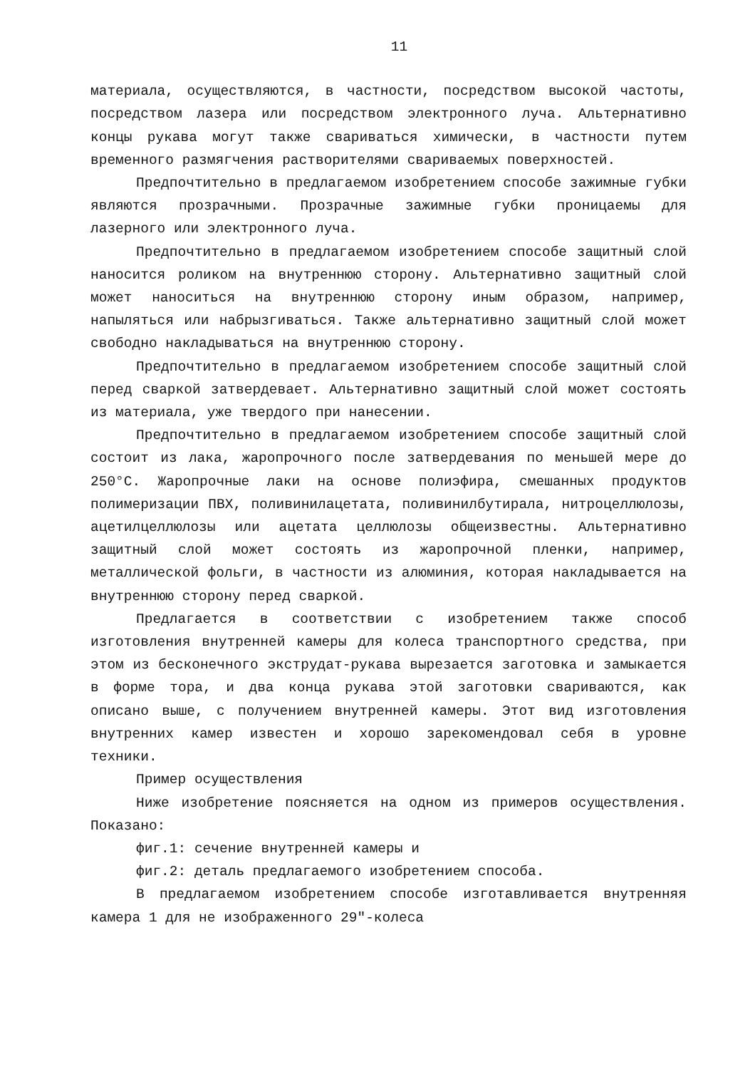11
материала, осуществляются, в частности, посредством высокой частоты, посредством лазера или посредством электронного луча. Альтернативно концы рукава могут также свариваться химически, в частности путем временного размягчения растворителями свариваемых поверхностей.
Предпочтительно в предлагаемом изобретением способе зажимные губки являются прозрачными. Прозрачные зажимные губки проницаемы для лазерного или электронного луча.
Предпочтительно в предлагаемом изобретением способе защитный слой наносится роликом на внутреннюю сторону. Альтернативно защитный слой может наноситься на внутреннюю сторону иным образом, например, напыляться или набрызгиваться. Также альтернативно защитный слой может свободно накладываться на внутреннюю сторону.
Предпочтительно в предлагаемом изобретением способе защитный слой перед сваркой затвердевает. Альтернативно защитный слой может состоять из материала, уже твердого при нанесении.
Предпочтительно в предлагаемом изобретением способе защитный слой состоит из лака, жаропрочного после затвердевания по меньшей мере до 250°C. Жаропрочные лаки на основе полиэфира, смешанных продуктов полимеризации ПВХ, поливинилацетата, поливинилбутирала, нитроцеллюлозы, ацетилцеллюлозы или ацетата целлюлозы общеизвестны. Альтернативно защитный слой может состоять из жаропрочной пленки, например, металлической фольги, в частности из алюминия, которая накладывается на внутреннюю сторону перед сваркой.
Предлагается в соответствии с изобретением также способ изготовления внутренней камеры для колеса транспортного средства, при этом из бесконечного экструдат-рукава вырезается заготовка и замыкается в форме тора, и два конца рукава этой заготовки свариваются, как описано выше, с получением внутренней камеры. Этот вид изготовления внутренних камер известен и хорошо зарекомендовал себя в уровне техники.
Пример осуществления
Ниже изобретение поясняется на одном из примеров осуществления. Показано:
фиг.1: сечение внутренней камеры и
фиг.2: деталь предлагаемого изобретением способа.
В предлагаемом изобретением способе изготавливается внутренняя камера 1 для не изображенного 29"-колеса